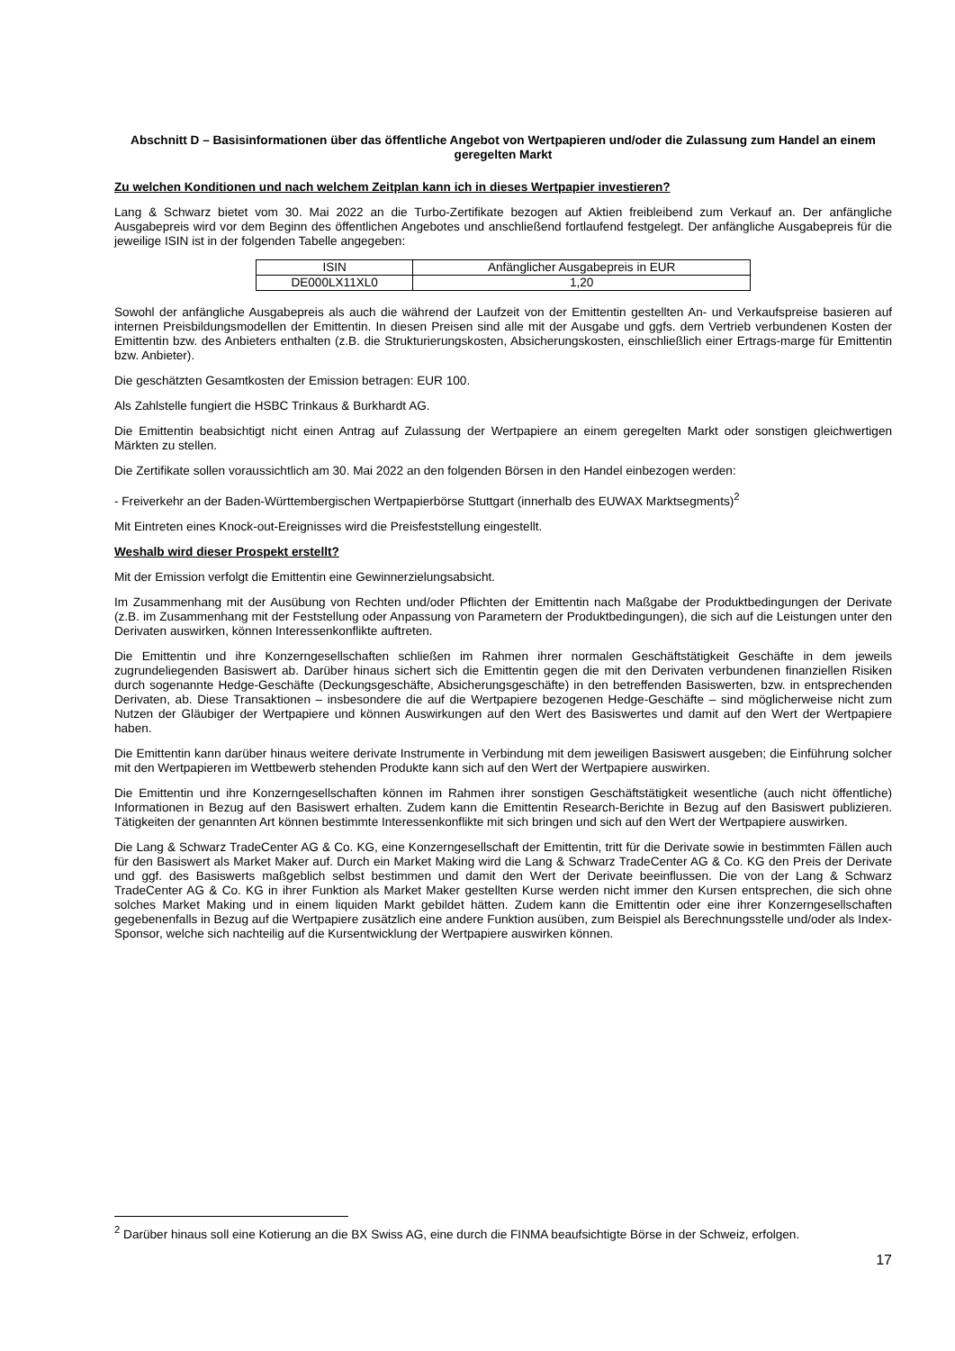Abschnitt D – Basisinformationen über das öffentliche Angebot von Wertpapieren und/oder die Zulassung zum Handel an einem geregelten Markt
Zu welchen Konditionen und nach welchem Zeitplan kann ich in dieses Wertpapier investieren?
Lang & Schwarz bietet vom 30. Mai 2022 an die Turbo-Zertifikate bezogen auf Aktien freibleibend zum Verkauf an. Der anfängliche Ausgabepreis wird vor dem Beginn des öffentlichen Angebotes und anschließend fortlaufend festgelegt. Der anfängliche Ausgabepreis für die jeweilige ISIN ist in der folgenden Tabelle angegeben:
| ISIN | Anfänglicher Ausgabepreis in EUR |
| --- | --- |
| DE000LX11XL0 | 1,20 |
Sowohl der anfängliche Ausgabepreis als auch die während der Laufzeit von der Emittentin gestellten An- und Verkaufspreise basieren auf internen Preisbildungsmodellen der Emittentin. In diesen Preisen sind alle mit der Ausgabe und ggfs. dem Vertrieb verbundenen Kosten der Emittentin bzw. des Anbieters enthalten (z.B. die Strukturierungskosten, Absicherungskosten, einschließlich einer Ertrags-marge für Emittentin bzw. Anbieter).
Die geschätzten Gesamtkosten der Emission betragen: EUR 100.
Als Zahlstelle fungiert die HSBC Trinkaus & Burkhardt AG.
Die Emittentin beabsichtigt nicht einen Antrag auf Zulassung der Wertpapiere an einem geregelten Markt oder sonstigen gleichwertigen Märkten zu stellen.
Die Zertifikate sollen voraussichtlich am 30. Mai 2022 an den folgenden Börsen in den Handel einbezogen werden:
- Freiverkehr an der Baden-Württembergischen Wertpapierbörse Stuttgart (innerhalb des EUWAX Marktsegments)<sup>2</sup>
Mit Eintreten eines Knock-out-Ereignisses wird die Preisfeststellung eingestellt.
Weshalb wird dieser Prospekt erstellt?
Mit der Emission verfolgt die Emittentin eine Gewinnerzielungsabsicht.
Im Zusammenhang mit der Ausübung von Rechten und/oder Pflichten der Emittentin nach Maßgabe der Produktbedingungen der Derivate (z.B. im Zusammenhang mit der Feststellung oder Anpassung von Parametern der Produktbedingungen), die sich auf die Leistungen unter den Derivaten auswirken, können Interessenkonflikte auftreten.
Die Emittentin und ihre Konzerngesellschaften schließen im Rahmen ihrer normalen Geschäftstätigkeit Geschäfte in dem jeweils zugrundeliegenden Basiswert ab. Darüber hinaus sichert sich die Emittentin gegen die mit den Derivaten verbundenen finanziellen Risiken durch sogenannte Hedge-Geschäfte (Deckungsgeschäfte, Absicherungsgeschäfte) in den betreffenden Basiswerten, bzw. in entsprechenden Derivaten, ab. Diese Transaktionen – insbesondere die auf die Wertpapiere bezogenen Hedge-Geschäfte – sind möglicherweise nicht zum Nutzen der Gläubiger der Wertpapiere und können Auswirkungen auf den Wert des Basiswertes und damit auf den Wert der Wertpapiere haben.
Die Emittentin kann darüber hinaus weitere derivate Instrumente in Verbindung mit dem jeweiligen Basiswert ausgeben; die Einführung solcher mit den Wertpapieren im Wettbewerb stehenden Produkte kann sich auf den Wert der Wertpapiere auswirken.
Die Emittentin und ihre Konzerngesellschaften können im Rahmen ihrer sonstigen Geschäftstätigkeit wesentliche (auch nicht öffentliche) Informationen in Bezug auf den Basiswert erhalten. Zudem kann die Emittentin Research-Berichte in Bezug auf den Basiswert publizieren. Tätigkeiten der genannten Art können bestimmte Interessenkonflikte mit sich bringen und sich auf den Wert der Wertpapiere auswirken.
Die Lang & Schwarz TradeCenter AG & Co. KG, eine Konzerngesellschaft der Emittentin, tritt für die Derivate sowie in bestimmten Fällen auch für den Basiswert als Market Maker auf. Durch ein Market Making wird die Lang & Schwarz TradeCenter AG & Co. KG den Preis der Derivate und ggf. des Basiswerts maßgeblich selbst bestimmen und damit den Wert der Derivate beeinflussen. Die von der Lang & Schwarz TradeCenter AG & Co. KG in ihrer Funktion als Market Maker gestellten Kurse werden nicht immer den Kursen entsprechen, die sich ohne solches Market Making und in einem liquiden Markt gebildet hätten. Zudem kann die Emittentin oder eine ihrer Konzerngesellschaften gegebenenfalls in Bezug auf die Wertpapiere zusätzlich eine andere Funktion ausüben, zum Beispiel als Berechnungsstelle und/oder als Index-Sponsor, welche sich nachteilig auf die Kursentwicklung der Wertpapiere auswirken können.
<sup>2</sup> Darüber hinaus soll eine Kotierung an die BX Swiss AG, eine durch die FINMA beaufsichtigte Börse in der Schweiz, erfolgen.
17